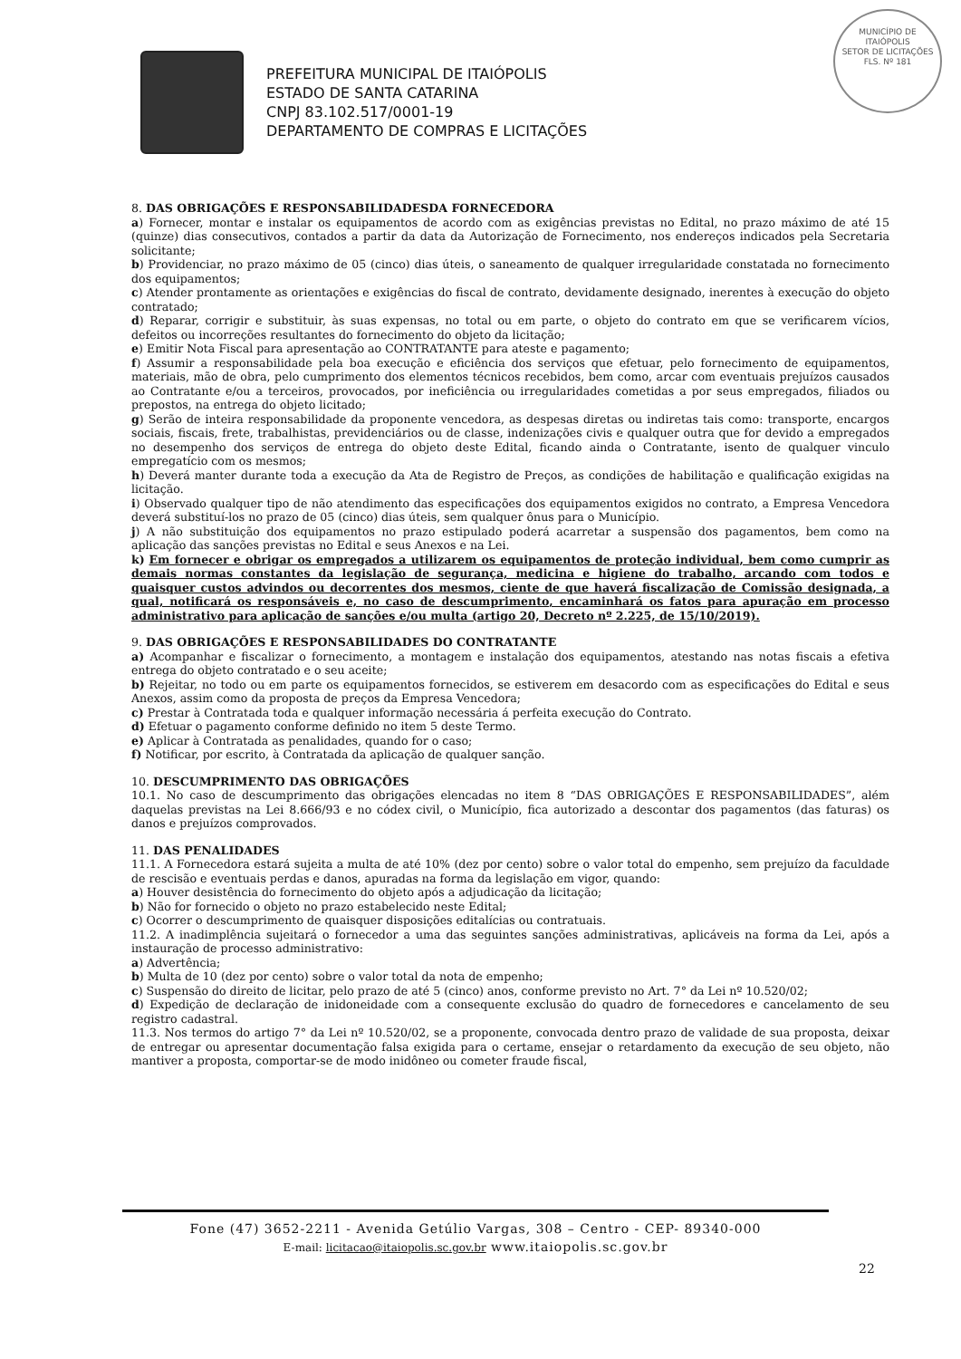MUNICÍPIO DE
ITAIÓPOLIS
SETOR DE LICITAÇÕES
FLS. Nº 181
PREFEITURA MUNICIPAL DE ITAIÓPOLIS
ESTADO DE SANTA CATARINA
CNPJ 83.102.517/0001-19
DEPARTAMENTO DE COMPRAS E LICITAÇÕES
8. DAS OBRIGAÇÕES E RESPONSABILIDADESDA FORNECEDORA
a) Fornecer, montar e instalar os equipamentos de acordo com as exigências previstas no Edital, no prazo máximo de até 15 (quinze) dias consecutivos, contados a partir da data da Autorização de Fornecimento, nos endereços indicados pela Secretaria solicitante;
b) Providenciar, no prazo máximo de 05 (cinco) dias úteis, o saneamento de qualquer irregularidade constatada no fornecimento dos equipamentos;
c) Atender prontamente as orientações e exigências do fiscal de contrato, devidamente designado, inerentes à execução do objeto contratado;
d) Reparar, corrigir e substituir, às suas expensas, no total ou em parte, o objeto do contrato em que se verificarem vícios, defeitos ou incorreções resultantes do fornecimento do objeto da licitação;
e) Emitir Nota Fiscal para apresentação ao CONTRATANTE para ateste e pagamento;
f) Assumir a responsabilidade pela boa execução e eficiência dos serviços que efetuar, pelo fornecimento de equipamentos, materiais, mão de obra, pelo cumprimento dos elementos técnicos recebidos, bem como, arcar com eventuais prejuízos causados ao Contratante e/ou a terceiros, provocados, por ineficiência ou irregularidades cometidas a por seus empregados, filiados ou prepostos, na entrega do objeto licitado;
g) Serão de inteira responsabilidade da proponente vencedora, as despesas diretas ou indiretas tais como: transporte, encargos sociais, fiscais, frete, trabalhistas, previdenciários ou de classe, indenizações civis e qualquer outra que for devido a empregados no desempenho dos serviços de entrega do objeto deste Edital, ficando ainda o Contratante, isento de qualquer vinculo empregatício com os mesmos;
h) Deverá manter durante toda a execução da Ata de Registro de Preços, as condições de habilitação e qualificação exigidas na licitação.
i) Observado qualquer tipo de não atendimento das especificações dos equipamentos exigidos no contrato, a Empresa Vencedora deverá substituí-los no prazo de 05 (cinco) dias úteis, sem qualquer ônus para o Município.
j) A não substituição dos equipamentos no prazo estipulado poderá acarretar a suspensão dos pagamentos, bem como na aplicação das sanções previstas no Edital e seus Anexos e na Lei.
k) Em fornecer e obrigar os empregados a utilizarem os equipamentos de proteção individual, bem como cumprir as demais normas constantes da legislação de segurança, medicina e higiene do trabalho, arcando com todos e quaisquer custos advindos ou decorrentes dos mesmos, ciente de que haverá fiscalização de Comissão designada, a qual, notificará os responsáveis e, no caso de descumprimento, encaminhará os fatos para apuração em processo administrativo para aplicação de sanções e/ou multa (artigo 20, Decreto nº 2.225, de 15/10/2019).
9. DAS OBRIGAÇÕES E RESPONSABILIDADES DO CONTRATANTE
a) Acompanhar e fiscalizar o fornecimento, a montagem e instalação dos equipamentos, atestando nas notas fiscais a efetiva entrega do objeto contratado e o seu aceite;
b) Rejeitar, no todo ou em parte os equipamentos fornecidos, se estiverem em desacordo com as especificações do Edital e seus Anexos, assim como da proposta de preços da Empresa Vencedora;
c) Prestar à Contratada toda e qualquer informação necessária á perfeita execução do Contrato.
d) Efetuar o pagamento conforme definido no item 5 deste Termo.
e) Aplicar à Contratada as penalidades, quando for o caso;
f) Notificar, por escrito, à Contratada da aplicação de qualquer sanção.
10. DESCUMPRIMENTO DAS OBRIGAÇÕES
10.1. No caso de descumprimento das obrigações elencadas no item 8 “DAS OBRIGAÇÕES E RESPONSABILIDADES”, além daquelas previstas na Lei 8.666/93 e no códex civil, o Município, fica autorizado a descontar dos pagamentos (das faturas) os danos e prejuízos comprovados.
11. DAS PENALIDADES
11.1. A Fornecedora estará sujeita a multa de até 10% (dez por cento) sobre o valor total do empenho, sem prejuízo da faculdade de rescisão e eventuais perdas e danos, apuradas na forma da legislação em vigor, quando:
a) Houver desistência do fornecimento do objeto após a adjudicação da licitação;
b) Não for fornecido o objeto no prazo estabelecido neste Edital;
c) Ocorrer o descumprimento de quaisquer disposições editalícias ou contratuais.
11.2. A inadimplência sujeitará o fornecedor a uma das seguintes sanções administrativas, aplicáveis na forma da Lei, após a instauração de processo administrativo:
a) Advertência;
b) Multa de 10 (dez por cento) sobre o valor total da nota de empenho;
c) Suspensão do direito de licitar, pelo prazo de até 5 (cinco) anos, conforme previsto no Art. 7° da Lei nº 10.520/02;
d) Expedição de declaração de inidoneidade com a consequente exclusão do quadro de fornecedores e cancelamento de seu registro cadastral.
11.3. Nos termos do artigo 7° da Lei nº 10.520/02, se a proponente, convocada dentro prazo de validade de sua proposta, deixar de entregar ou apresentar documentação falsa exigida para o certame, ensejar o retardamento da execução de seu objeto, não mantiver a proposta, comportar-se de modo inidôneo ou cometer fraude fiscal,
Fone (47) 3652-2211 - Avenida Getúlio Vargas, 308 – Centro - CEP- 89340-000
E-mail: licitacao@itaiopolis.sc.gov.br www.itaiopolis.sc.gov.br
22